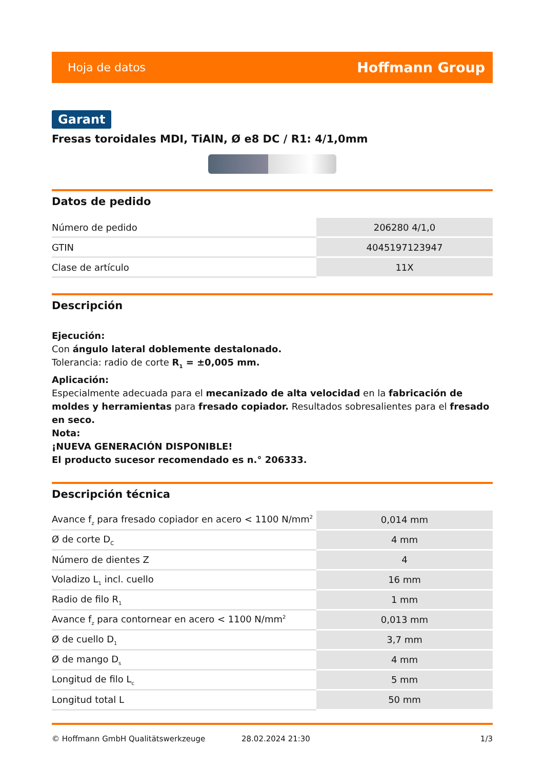Hoja de datos Hoffmann Group
Garant
Fresas toroidales MDI, TiAlN, Ø e8 DC / R1: 4/1,0mm
Datos de pedido
| Número de pedido | 206280 4/1,0 |
| GTIN | 4045197123947 |
| Clase de artículo | 11X |
Descripción
Ejecución:
Con ángulo lateral doblemente destalonado.
Tolerancia: radio de corte R<sub>1</sub> = ±0,005 mm.
Aplicación:
Especialmente adecuada para el mecanizado de alta velocidad en la fabricación de moldes y herramientas para fresado copiador. Resultados sobresalientes para el fresado en seco.
Nota:
¡NUEVA GENERACIÓN DISPONIBLE!
El producto sucesor recomendado es n.° 206333.
Descripción técnica
| Avance f<sub>z</sub> para fresado copiador en acero < 1100 N/mm<sup>2</sup> | 0,014 mm |
| Ø de corte D<sub>C</sub> | 4 mm |
| Número de dientes Z | 4 |
| Voladizo L<sub>1</sub> incl. cuello | 16 mm |
| Radio de filo R<sub>1</sub> | 1 mm |
| Avance f<sub>z</sub> para contornear en acero < 1100 N/mm<sup>2</sup> | 0,013 mm |
| Ø de cuello D<sub>1</sub> | 3,7 mm |
| Ø de mango D<sub>s</sub> | 4 mm |
| Longitud de filo L<sub>c</sub> | 5 mm |
| Longitud total L | 50 mm |
© Hoffmann GmbH Qualitätswerkzeuge 28.02.2024 21:30 1/3